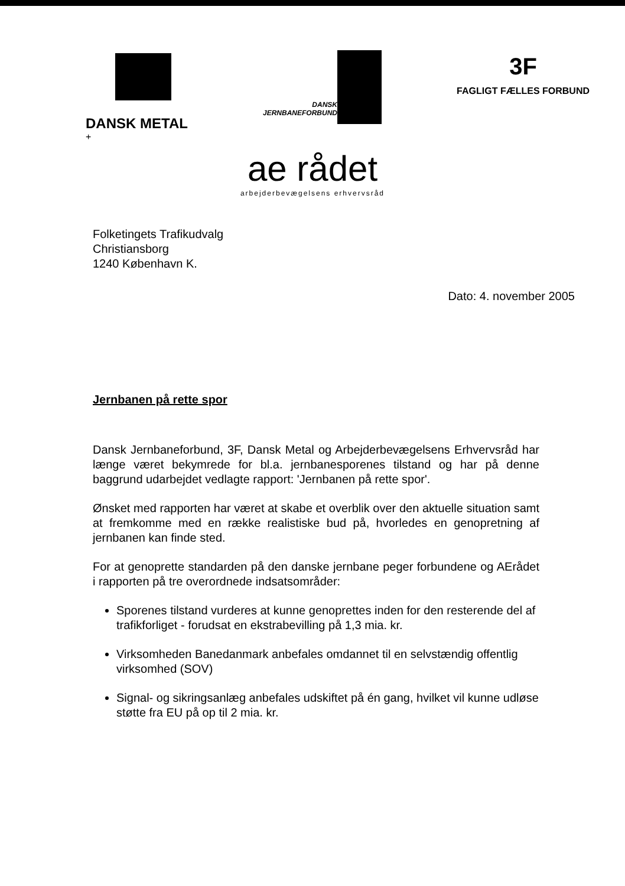DANSK METAL
+
DANSK
JERNBANEFORBUND
3F
FAGLIGT FÆLLES FORBUND
ae rådet
arbejderbevægelsens erhvervsråd
Folketingets Trafikudvalg
Christiansborg
1240 København K.
Dato: 4. november 2005
Jernbanen på rette spor
Dansk Jernbaneforbund, 3F, Dansk Metal og Arbejderbevægelsens Erhvervsråd har længe været bekymrede for bl.a. jernbanesporenes tilstand og har på denne baggrund udarbejdet vedlagte rapport: 'Jernbanen på rette spor'.
Ønsket med rapporten har været at skabe et overblik over den aktuelle situation samt at fremkomme med en række realistiske bud på, hvorledes en genopretning af jernbanen kan finde sted.
For at genoprette standarden på den danske jernbane peger forbundene og AErådet i rapporten på tre overordnede indsatsområder:
Sporenes tilstand vurderes at kunne genoprettes inden for den resterende del af trafikforliget - forudsat en ekstrabevilling på 1,3 mia. kr.
Virksomheden Banedanmark anbefales omdannet til en selvstændig offentlig virksomhed (SOV)
Signal- og sikringsanlæg anbefales udskiftet på én gang, hvilket vil kunne udløse støtte fra EU på op til 2 mia. kr.